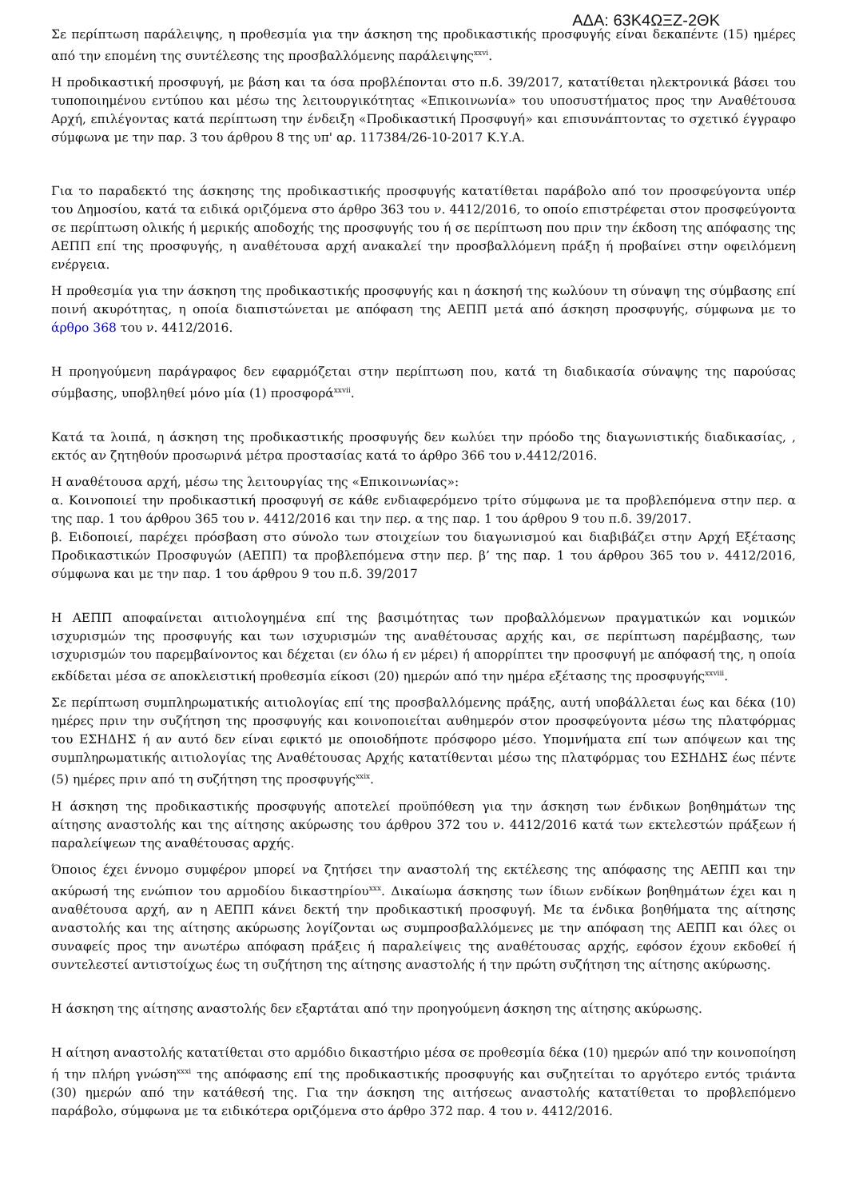ΑΔΑ: 63Κ4ΩΞΖ-2ΘΚ
Σε περίπτωση παράλειψης, η προθεσμία για την άσκηση της προδικαστικής προσφυγής είναι δεκαπέντε (15) ημέρες από την επομένη της συντέλεσης της προσβαλλόμενης παράλειψης<sup>xxvi</sup>.
Η προδικαστική προσφυγή, με βάση και τα όσα προβλέπονται στο π.δ. 39/2017, κατατίθεται ηλεκτρονικά βάσει του τυποποιημένου εντύπου και μέσω της λειτουργικότητας «Επικοινωνία» του υποσυστήματος προς την Αναθέτουσα Αρχή, επιλέγοντας κατά περίπτωση την ένδειξη «Προδικαστική Προσφυγή» και επισυνάπτοντας το σχετικό έγγραφο σύμφωνα με την παρ. 3 του άρθρου 8 της υπ' αρ. 117384/26-10-2017 Κ.Υ.Α.
Για το παραδεκτό της άσκησης της προδικαστικής προσφυγής κατατίθεται παράβολο από τον προσφεύγοντα υπέρ του Δημοσίου, κατά τα ειδικά οριζόμενα στο άρθρο 363 του ν. 4412/2016, το οποίο επιστρέφεται στον προσφεύγοντα σε περίπτωση ολικής ή μερικής αποδοχής της προσφυγής του ή σε περίπτωση που πριν την έκδοση της απόφασης της ΑΕΠΠ επί της προσφυγής, η αναθέτουσα αρχή ανακαλεί την προσβαλλόμενη πράξη ή προβαίνει στην οφειλόμενη ενέργεια.
Η προθεσμία για την άσκηση της προδικαστικής προσφυγής και η άσκησή της κωλύουν τη σύναψη της σύμβασης επί ποινή ακυρότητας, η οποία διαπιστώνεται με απόφαση της ΑΕΠΠ μετά από άσκηση προσφυγής, σύμφωνα με το άρθρο 368 του ν. 4412/2016.
Η προηγούμενη παράγραφος δεν εφαρμόζεται στην περίπτωση που, κατά τη διαδικασία σύναψης της παρούσας σύμβασης, υποβληθεί μόνο μία (1) προσφορά<sup>xxvii</sup>.
Κατά τα λοιπά, η άσκηση της προδικαστικής προσφυγής δεν κωλύει την πρόοδο της διαγωνιστικής διαδικασίας, , εκτός αν ζητηθούν προσωρινά μέτρα προστασίας κατά το άρθρο 366 του ν.4412/2016.
Η αναθέτουσα αρχή, μέσω της λειτουργίας της «Επικοινωνίας»:
α. Κοινοποιεί την προδικαστική προσφυγή σε κάθε ενδιαφερόμενο τρίτο σύμφωνα με τα προβλεπόμενα στην περ. α της παρ. 1 του άρθρου 365 του ν. 4412/2016 και την περ. α της παρ. 1 του άρθρου 9 του π.δ. 39/2017.
β. Ειδοποιεί, παρέχει πρόσβαση στο σύνολο των στοιχείων του διαγωνισμού και διαβιβάζει στην Αρχή Εξέτασης Προδικαστικών Προσφυγών (ΑΕΠΠ) τα προβλεπόμενα στην περ. β’ της παρ. 1 του άρθρου 365 του ν. 4412/2016, σύμφωνα και με την παρ. 1 του άρθρου 9 του π.δ. 39/2017
Η ΑΕΠΠ αποφαίνεται αιτιολογημένα επί της βασιμότητας των προβαλλόμενων πραγματικών και νομικών ισχυρισμών της προσφυγής και των ισχυρισμών της αναθέτουσας αρχής και, σε περίπτωση παρέμβασης, των ισχυρισμών του παρεμβαίνοντος και δέχεται (εν όλω ή εν μέρει) ή απορρίπτει την προσφυγή με απόφασή της, η οποία εκδίδεται μέσα σε αποκλειστική προθεσμία είκοσι (20) ημερών από την ημέρα εξέτασης της προσφυγής<sup>xxviii</sup>.
Σε περίπτωση συμπληρωματικής αιτιολογίας επί της προσβαλλόμενης πράξης, αυτή υποβάλλεται έως και δέκα (10) ημέρες πριν την συζήτηση της προσφυγής και κοινοποιείται αυθημερόν στον προσφεύγοντα μέσω της πλατφόρμας του ΕΣΗΔΗΣ ή αν αυτό δεν είναι εφικτό με οποιοδήποτε πρόσφορο μέσο. Υπομνήματα επί των απόψεων και της συμπληρωματικής αιτιολογίας της Αναθέτουσας Αρχής κατατίθενται μέσω της πλατφόρμας του ΕΣΗΔΗΣ έως πέντε (5) ημέρες πριν από τη συζήτηση της προσφυγής<sup>xxix</sup>.
Η άσκηση της προδικαστικής προσφυγής αποτελεί προϋπόθεση για την άσκηση των ένδικων βοηθημάτων της αίτησης αναστολής και της αίτησης ακύρωσης του άρθρου 372 του ν. 4412/2016 κατά των εκτελεστών πράξεων ή παραλείψεων της αναθέτουσας αρχής.
Όποιος έχει έννομο συμφέρον μπορεί να ζητήσει την αναστολή της εκτέλεσης της απόφασης της ΑΕΠΠ και την ακύρωσή της ενώπιον του αρμοδίου δικαστηρίου<sup>xxx</sup>. Δικαίωμα άσκησης των ίδιων ενδίκων βοηθημάτων έχει και η αναθέτουσα αρχή, αν η ΑΕΠΠ κάνει δεκτή την προδικαστική προσφυγή. Με τα ένδικα βοηθήματα της αίτησης αναστολής και της αίτησης ακύρωσης λογίζονται ως συμπροσβαλλόμενες με την απόφαση της ΑΕΠΠ και όλες οι συναφείς προς την ανωτέρω απόφαση πράξεις ή παραλείψεις της αναθέτουσας αρχής, εφόσον έχουν εκδοθεί ή συντελεστεί αντιστοίχως έως τη συζήτηση της αίτησης αναστολής ή την πρώτη συζήτηση της αίτησης ακύρωσης.
Η άσκηση της αίτησης αναστολής δεν εξαρτάται από την προηγούμενη άσκηση της αίτησης ακύρωσης.
Η αίτηση αναστολής κατατίθεται στο αρμόδιο δικαστήριο μέσα σε προθεσμία δέκα (10) ημερών από την κοινοποίηση ή την πλήρη γνώση<sup>xxxi</sup> της απόφασης επί της προδικαστικής προσφυγής και συζητείται το αργότερο εντός τριάντα (30) ημερών από την κατάθεσή της. Για την άσκηση της αιτήσεως αναστολής κατατίθεται το προβλεπόμενο παράβολο, σύμφωνα με τα ειδικότερα οριζόμενα στο άρθρο 372 παρ. 4 του ν. 4412/2016.